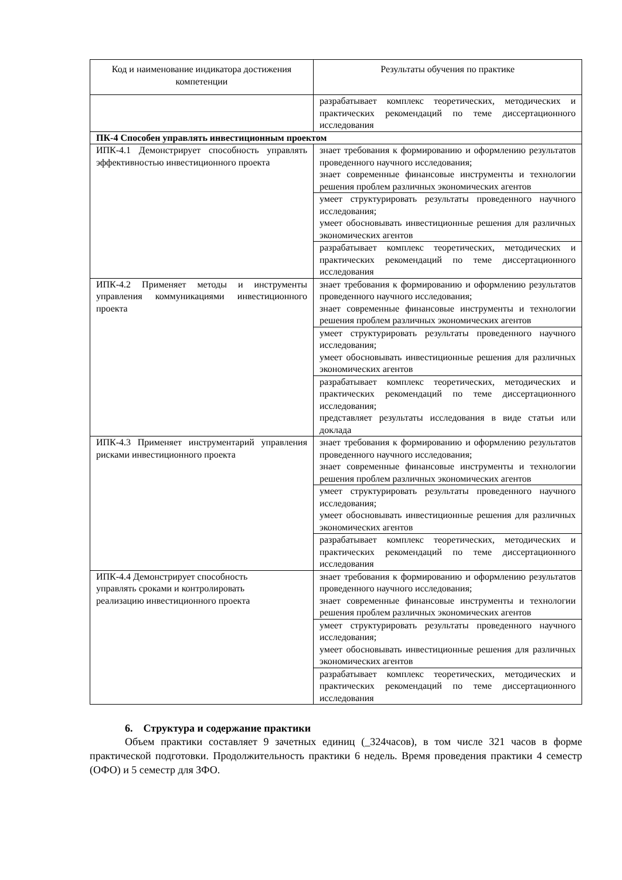| Код и наименование индикатора достижения компетенции | Результаты обучения по практике |
| --- | --- |
| | разрабатывает комплекс теоретических, методических и практических рекомендаций по теме диссертационного исследования |
| ПК-4 Способен управлять инвестиционным проектом | |
| ИПК-4.1 Демонстрирует способность управлять эффективностью инвестиционного проекта | знает требования к формированию и оформлению результатов проведенного научного исследования; знает современные финансовые инструменты и технологии решения проблем различных экономических агентов |
| | умеет структурировать результаты проведенного научного исследования; умеет обосновывать инвестиционные решения для различных экономических агентов |
| | разрабатывает комплекс теоретических, методических и практических рекомендаций по теме диссертационного исследования |
| ИПК-4.2 Применяет методы и инструменты управления коммуникациями инвестиционного проекта | знает требования к формированию и оформлению результатов проведенного научного исследования; знает современные финансовые инструменты и технологии решения проблем различных экономических агентов |
| | умеет структурировать результаты проведенного научного исследования; умеет обосновывать инвестиционные решения для различных экономических агентов |
| | разрабатывает комплекс теоретических, методических и практических рекомендаций по теме диссертационного исследования; представляет результаты исследования в виде статьи или доклада |
| ИПК-4.3 Применяет инструментарий управления рисками инвестиционного проекта | знает требования к формированию и оформлению результатов проведенного научного исследования; знает современные финансовые инструменты и технологии решения проблем различных экономических агентов |
| | умеет структурировать результаты проведенного научного исследования; умеет обосновывать инвестиционные решения для различных экономических агентов |
| | разрабатывает комплекс теоретических, методических и практических рекомендаций по теме диссертационного исследования |
| ИПК-4.4 Демонстрирует способность управлять сроками и контролировать реализацию инвестиционного проекта | знает требования к формированию и оформлению результатов проведенного научного исследования; знает современные финансовые инструменты и технологии решения проблем различных экономических агентов |
| | умеет структурировать результаты проведенного научного исследования; умеет обосновывать инвестиционные решения для различных экономических агентов |
| | разрабатывает комплекс теоретических, методических и практических рекомендаций по теме диссертационного исследования |
6. Структура и содержание практики
Объем практики составляет 9 зачетных единиц (_324часов), в том числе 321 часов в форме практической подготовки. Продолжительность практики 6 недель. Время проведения практики 4 семестр (ОФО) и 5 семестр для ЗФО.